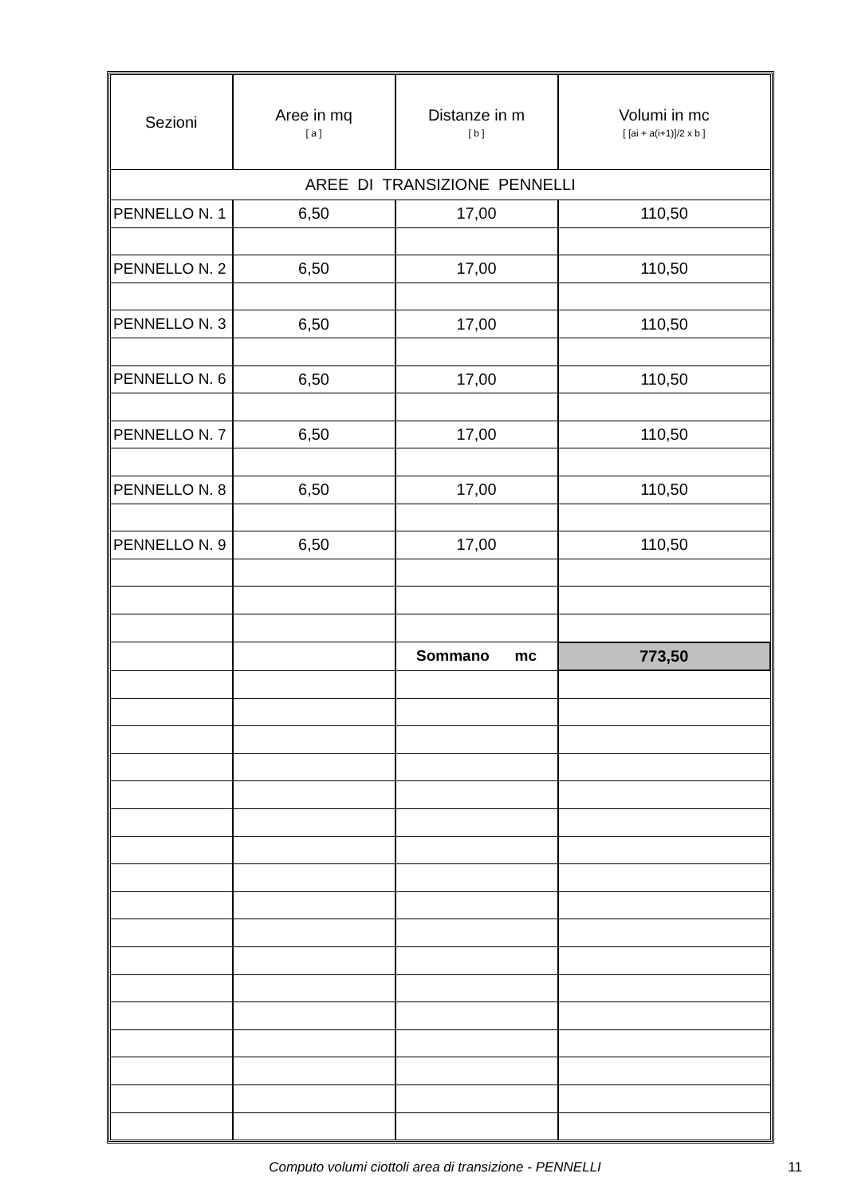| Sezioni | Aree in mq [ a ] | Distanze in m [ b ] | Volumi in mc [ [ai + a(i+1)]/2 x b ] |
| --- | --- | --- | --- |
| AREE DI TRANSIZIONE PENNELLI | | | |
| PENNELLO N. 1 | 6,50 | 17,00 | 110,50 |
| PENNELLO N. 2 | 6,50 | 17,00 | 110,50 |
| PENNELLO N. 3 | 6,50 | 17,00 | 110,50 |
| PENNELLO N. 6 | 6,50 | 17,00 | 110,50 |
| PENNELLO N. 7 | 6,50 | 17,00 | 110,50 |
| PENNELLO N. 8 | 6,50 | 17,00 | 110,50 |
| PENNELLO N. 9 | 6,50 | 17,00 | 110,50 |
| | | Sommano mc | 773,50 |
Computo volumi ciottoli area di transizione - PENNELLI
11